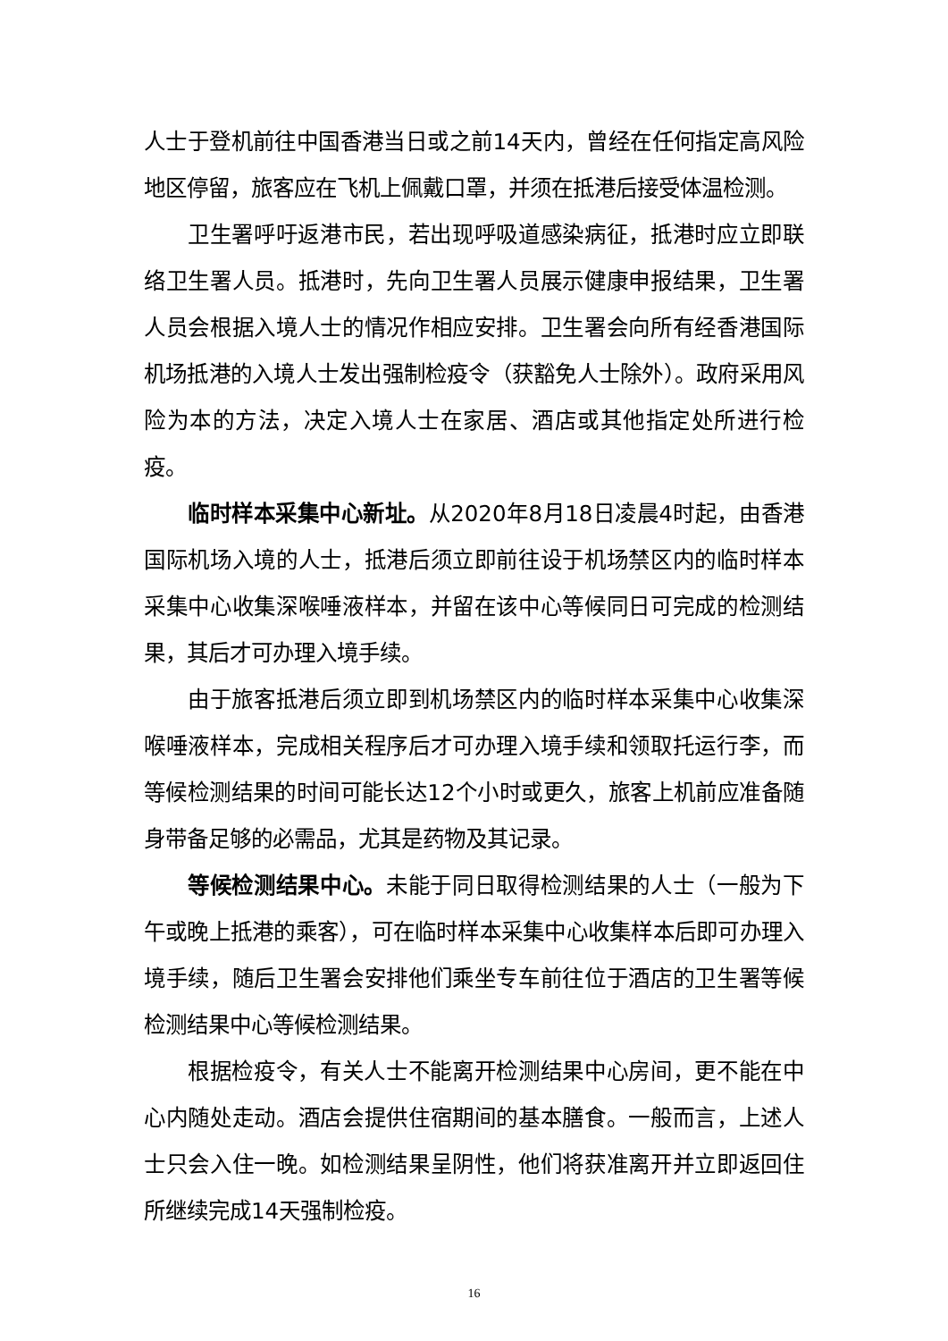人士于登机前往中国香港当日或之前14天内，曾经在任何指定高风险地区停留，旅客应在飞机上佩戴口罩，并须在抵港后接受体温检测。
卫生署呼吁返港市民，若出现呼吸道感染病征，抵港时应立即联络卫生署人员。抵港时，先向卫生署人员展示健康申报结果，卫生署人员会根据入境人士的情况作相应安排。卫生署会向所有经香港国际机场抵港的入境人士发出强制检疫令（获豁免人士除外）。政府采用风险为本的方法，决定入境人士在家居、酒店或其他指定处所进行检疫。
临时样本采集中心新址。从2020年8月18日凌晨4时起，由香港国际机场入境的人士，抵港后须立即前往设于机场禁区内的临时样本采集中心收集深喉唾液样本，并留在该中心等候同日可完成的检测结果，其后才可办理入境手续。
由于旅客抵港后须立即到机场禁区内的临时样本采集中心收集深喉唾液样本，完成相关程序后才可办理入境手续和领取托运行李，而等候检测结果的时间可能长达12个小时或更久，旅客上机前应准备随身带备足够的必需品，尤其是药物及其记录。
等候检测结果中心。未能于同日取得检测结果的人士（一般为下午或晚上抵港的乘客），可在临时样本采集中心收集样本后即可办理入境手续，随后卫生署会安排他们乘坐专车前往位于酒店的卫生署等候检测结果中心等候检测结果。
根据检疫令，有关人士不能离开检测结果中心房间，更不能在中心内随处走动。酒店会提供住宿期间的基本膳食。一般而言，上述人士只会入住一晚。如检测结果呈阴性，他们将获准离开并立即返回住所继续完成14天强制检疫。
16